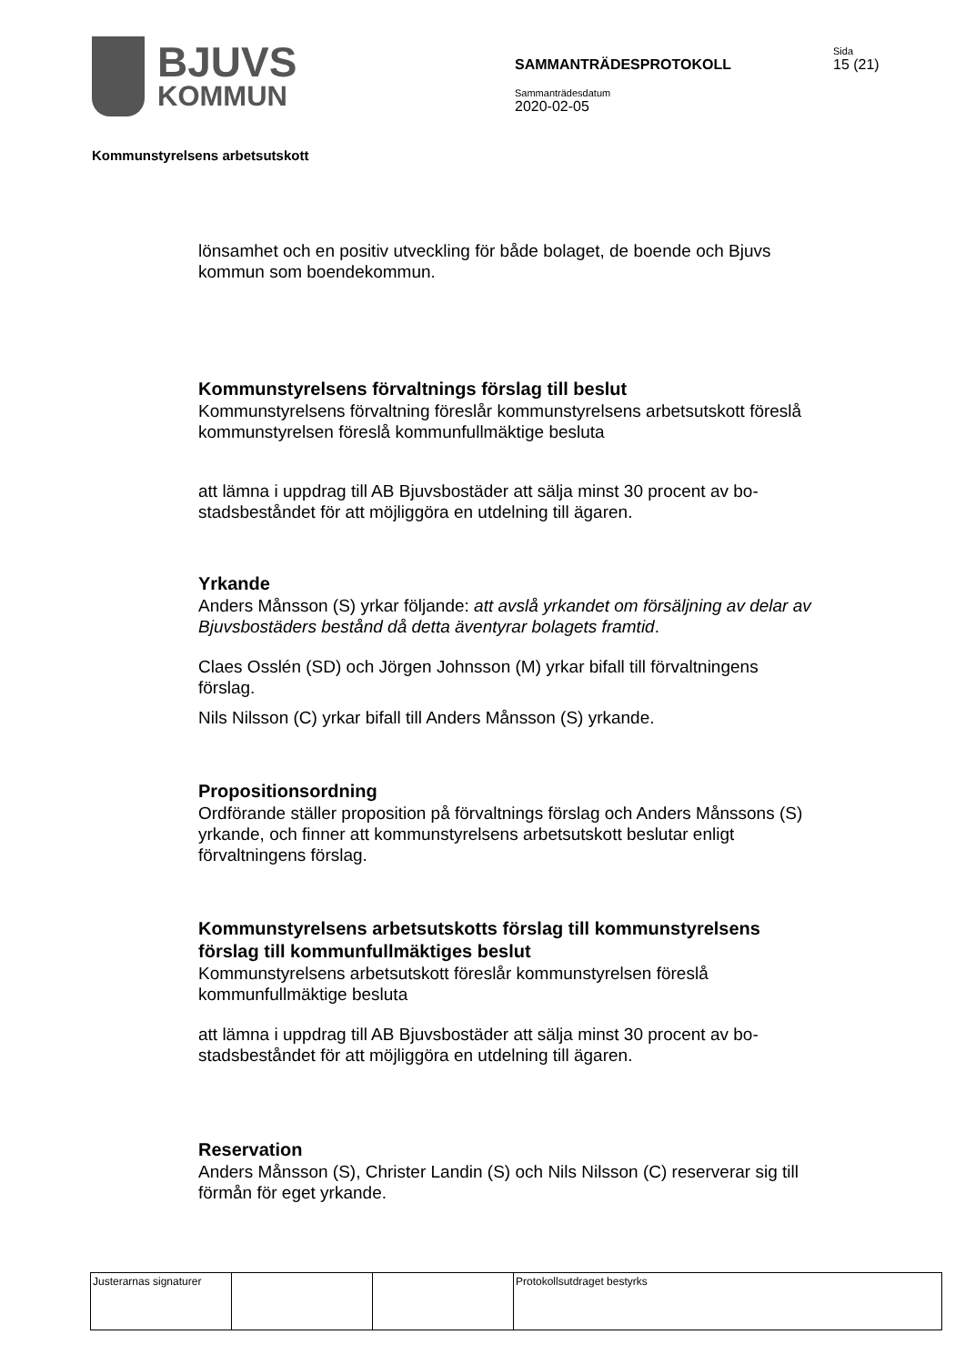BJUVS
KOMMUN
SAMMANTRÄDESPROTOKOLL
Sammanträdesdatum
2020-02-05
Sida
15 (21)
Kommunstyrelsens arbetsutskott
lönsamhet och en positiv utveckling för både bolaget, de boende och Bjuvs kommun som boendekommun.
Kommunstyrelsens förvaltnings förslag till beslut
Kommunstyrelsens förvaltning föreslår kommunstyrelsens arbetsutskott föreslå kommunstyrelsen föreslå kommunfullmäktige besluta
att lämna i uppdrag till AB Bjuvsbostäder att sälja minst 30 procent av bo-stadsbeståndet för att möjliggöra en utdelning till ägaren.
Yrkande
Anders Månsson (S) yrkar följande: att avslå yrkandet om försäljning av delar av Bjuvsbostäders bestånd då detta äventyrar bolagets framtid.
Claes Osslén (SD) och Jörgen Johnsson (M) yrkar bifall till förvaltningens förslag.
Nils Nilsson (C) yrkar bifall till Anders Månsson (S) yrkande.
Propositionsordning
Ordförande ställer proposition på förvaltnings förslag och Anders Månssons (S) yrkande, och finner att kommunstyrelsens arbetsutskott beslutar enligt förvaltningens förslag.
Kommunstyrelsens arbetsutskotts förslag till kommunstyrelsens förslag till kommunfullmäktiges beslut
Kommunstyrelsens arbetsutskott föreslår kommunstyrelsen föreslå kommunfullmäktige besluta
att lämna i uppdrag till AB Bjuvsbostäder att sälja minst 30 procent av bo-stadsbeståndet för att möjliggöra en utdelning till ägaren.
Reservation
Anders Månsson (S), Christer Landin (S) och Nils Nilsson (C) reserverar sig till förmån för eget yrkande.
| Justerarnas signaturer | | | Protokollsutdraget bestyrks |